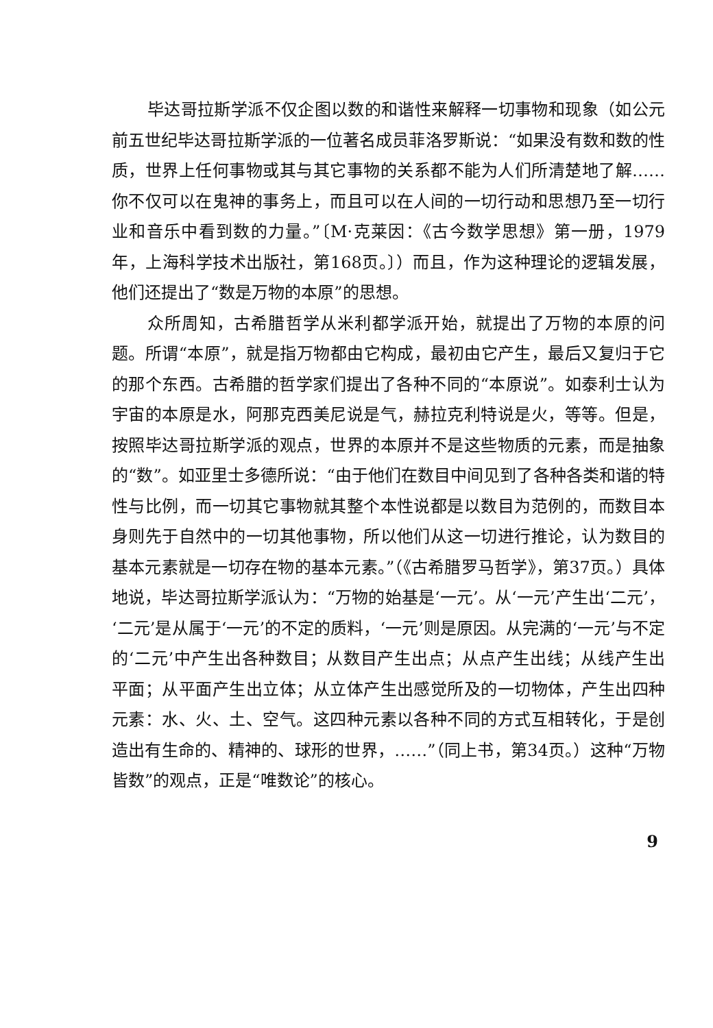毕达哥拉斯学派不仅企图以数的和谐性来解释一切事物和现象（如公元前五世纪毕达哥拉斯学派的一位著名成员菲洛罗斯说：“如果没有数和数的性质，世界上任何事物或其与其它事物的关系都不能为人们所清楚地了解……你不仅可以在鬼神的事务上，而且可以在人间的一切行动和思想乃至一切行业和音乐中看到数的力量。”〔M·克莱因：《古今数学思想》第一册，1979年，上海科学技术出版社，第168页。〕）而且，作为这种理论的逻辑发展，他们还提出了“数是万物的本原”的思想。
众所周知，古希腊哲学从米利都学派开始，就提出了万物的本原的问题。所谓“本原”，就是指万物都由它构成，最初由它产生，最后又复归于它的那个东西。古希腊的哲学家们提出了各种不同的“本原说”。如泰利士认为宇宙的本原是水，阿那克西美尼说是气，赫拉克利特说是火，等等。但是，按照毕达哥拉斯学派的观点，世界的本原并不是这些物质的元素，而是抽象的“数”。如亚里士多德所说：“由于他们在数目中间见到了各种各类和谐的特性与比例，而一切其它事物就其整个本性说都是以数目为范例的，而数目本身则先于自然中的一切其他事物，所以他们从这一切进行推论，认为数目的基本元素就是一切存在物的基本元素。”（《古希腊罗马哲学》，第37页。）具体地说，毕达哥拉斯学派认为：“万物的始基是‘一元’。从‘一元’产生出‘二元’，‘二元’是从属于‘一元’的不定的质料，‘一元’则是原因。从完满的‘一元’与不定的‘二元’中产生出各种数目；从数目产生出点；从点产生出线；从线产生出平面；从平面产生出立体；从立体产生出感觉所及的一切物体，产生出四种元素：水、火、土、空气。这四种元素以各种不同的方式互相转化，于是创造出有生命的、精神的、球形的世界，……”（同上书，第34页。）这种“万物皆数”的观点，正是“唯数论”的核心。
9